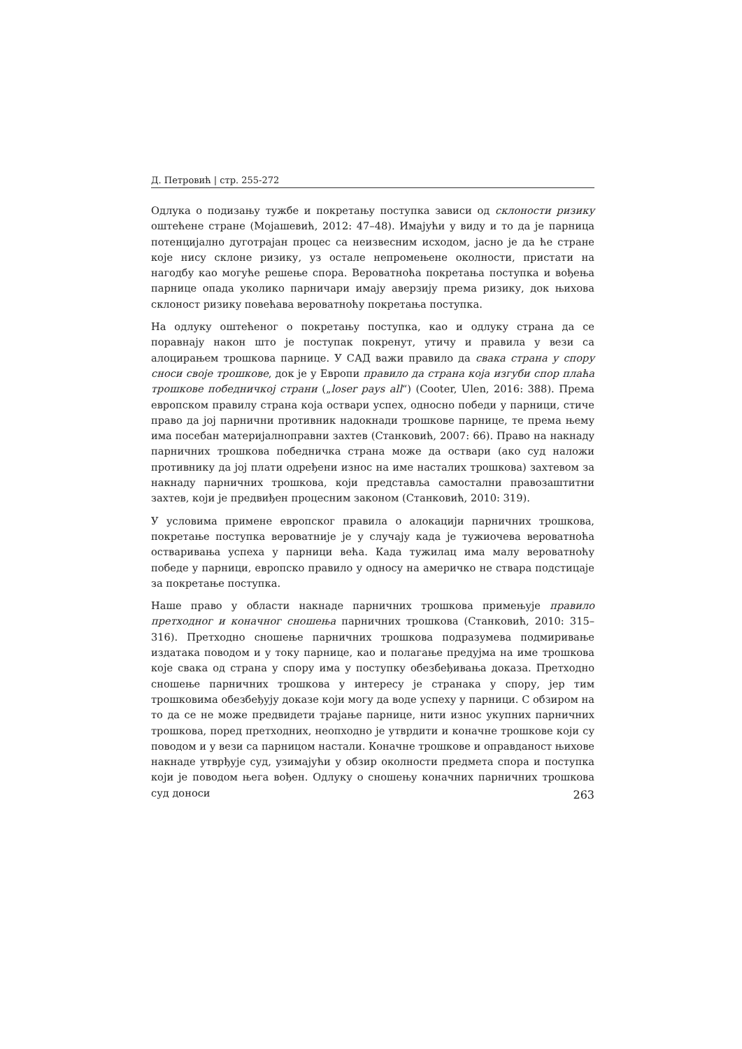Д. Петровић | стр. 255-272
Одлука о подизању тужбе и покретању поступка зависи од склоности ризику оштећене стране (Мојашевић, 2012: 47–48). Имајући у виду и то да је парница потенцијално дуготрајан процес са неизвесним исходом, јасно је да ће стране које нису склоне ризику, уз остале непромењене околности, пристати на нагодбу као могуће решење спора. Вероватноћа покретања поступка и вођења парнице опада уколико парничари имају аверзију према ризику, док њихова склоност ризику повећава вероватноћу покретања поступка.
На одлуку оштећеног о покретању поступка, као и одлуку страна да се поравнају након што је поступак покренут, утичу и правила у вези са алоцирањем трошкова парнице. У САД важи правило да свака страна у спору сноси своје трошкове, док је у Европи правило да страна која изгуби спор плаћа трошкове победничкој страни („loser pays all“) (Cooter, Ulen, 2016: 388). Према европском правилу страна која оствари успех, односно победи у парници, стиче право да јој парнични противник надокнади трошкове парнице, те према њему има посебан материјалноправни захтев (Станковић, 2007: 66). Право на накнаду парничних трошкова победничка страна може да оствари (ако суд наложи противнику да јој плати одређени износ на име насталих трошкова) захтевом за накнаду парничних трошкова, који представља самостални правозаштитни захтев, који је предвиђен процесним законом (Станковић, 2010: 319).
У условима примене европског правила о алокацији парничних трошкова, покретање поступка вероватније је у случају када је тужиочева вероватноћа остваривања успеха у парници већа. Када тужилац има малу вероватноћу победе у парници, европско правило у односу на америчко не ствара подстицаје за покретање поступка.
Наше право у области накнаде парничних трошкова примењује правило претходног и коначног сношења парничних трошкова (Станковић, 2010: 315–316). Претходно сношење парничних трошкова подразумева подмиривање издатака поводом и у току парнице, као и полагање предујма на име трошкова које свака од страна у спору има у поступку обезбеђивања доказа. Претходно сношење парничних трошкова у интересу је странака у спору, јер тим трошковима обезбеђују доказе који могу да воде успеху у парници. С обзиром на то да се не може предвидети трајање парнице, нити износ укупних парничних трошкова, поред претходних, неопходно је утврдити и коначне трошкове који су поводом и у вези са парницом настали. Коначне трошкове и оправданост њихове накнаде утврђује суд, узимајући у обзир околности предмета спора и поступка који је поводом њега вођен. Одлуку о сношењу коначних парничних трошкова суд доноси
263